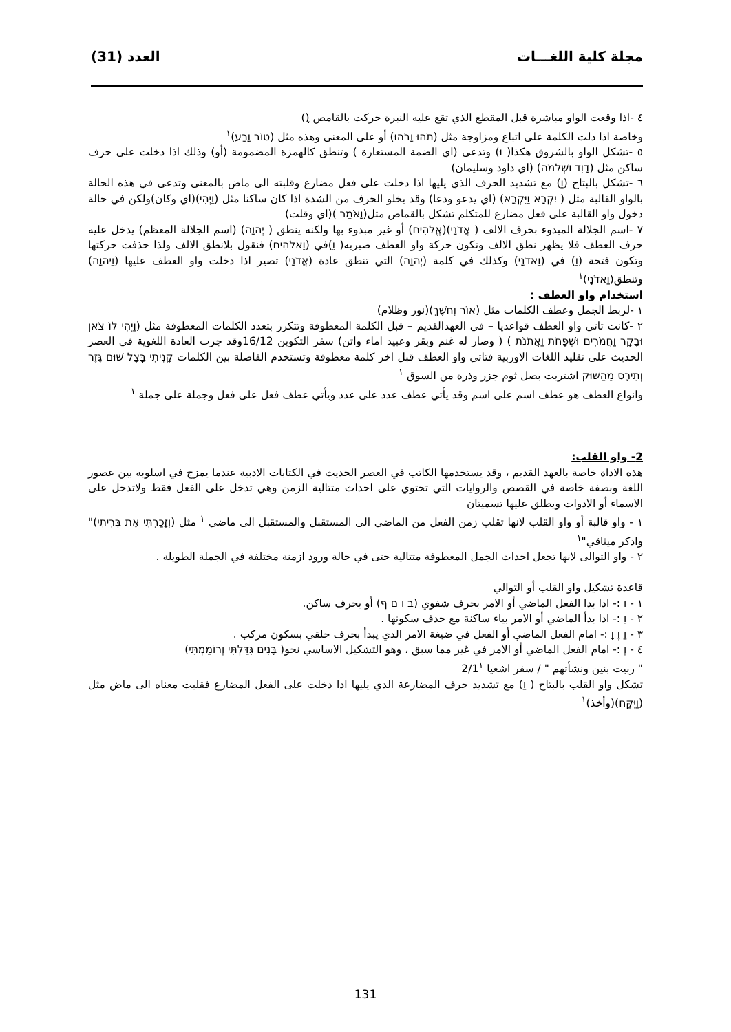مجلة كلية اللغـــات العدد (31)
٤ -اذا وقعت الواو مباشرة قبل المقطع الذي تقع عليه النبرة حركت بالقامص (ָ)
وخاصة اذا دلت الكلمة على اتباع ومزاوجة مثل (תֹהוּ וָבֹהוּ) أو على المعنى وهذه مثل (טוֹב וָרָע)<sup>١</sup>
٥ -تشكل الواو بالشروق هكذا( וּ) وتدعى (اي الضمة المستعارة ) وتنطق كالهمزة المضمومة (أو) وذلك اذا دخلت على حرف ساكن مثل (דָוִד וּשְׁלֹמֹה) (اي داود وسليمان)
٦ -تشكل بالبتاح (וַ) مع تشديد الحرف الذي يليها اذا دخلت على فعل مضارع وقلبته الى ماض بالمعنى وتدعى في هذه الحالة بالواو القالبة مثل ( יִקְרָא וַיִּקְרָא) (اي يدعو ودعا) وقد يخلو الحرف من الشدة اذا كان ساكنا مثل (וַיְהִי)(اي وكان)ولكن في حالة دخول واو القالبة على فعل مضارع للمتكلم تشكل بالقماص مثل(וָאֹמַר )(اي وقلت)
٧ -اسم الجلالة المبدوء بحرف الالف ( אֲדֹנָי)(אֱלֹהִים) أو غير مبدوء بها ولكنه ينطق ( יְהוָה) (اسم الجلالة المعظم) يدخل عليه حرف العطف فلا يظهر نطق الالف وتكون حركة واو العطف صيريه( וֵ)في (וֵאלֹהִים) فنقول بلانطق الالف ولذا حذفت حركتها وتكون فتحة (וַ) في (וַאדֹנָי) وكذلك في كلمة (יְהוָה) التي تنطق عادة (אֲדֹנָי) تصير اذا دخلت واو العطف عليها (וַיהוָה) وتنطق(וַאדֹנָי)<sup>١</sup>
استخدام واو العطف :
١ -لربط الجمل وعطف الكلمات مثل (אוֹר וְחֹשֶׁךְ)(نور وظلام)
٢ -كانت تاتي واو العطف قواعديا – في العهدالقديم – قبل الكلمة المعطوفة وتتكرر بتعدد الكلمات المعطوفة مثل (וַיְהִי לוֹ צֹאן וּבָקָר וַחֲמֹרִים וּשְׁפָחֹת וַאֲתֹנֹת ) ( وصار له غنم وبقر وعبيد اماء واتن) سفر التكوين 16/12وقد جرت العادة اللغوية في العصر الحديث على تقليد اللغات الاوربية فتاتي واو العطف قبل اخر كلمة معطوفة وتستخدم الفاصلة بين الكلمات קָנִיתִי בָּצָל שׁוּם גֶּזֶר וְתִירָס מֵהַשּׁוּק اشتريت بصل ثوم جزر وذرة من السوق <sup>١</sup>
وانواع العطف هو عطف اسم على اسم وقد يأتي عطف عدد على عدد ويأتي عطف فعل على فعل وجملة على جملة <sup>١</sup>
2- واو القلب:
هذه الاداة خاصة بالعهد القديم ، وقد يستخدمها الكاتب في العصر الحديث في الكتابات الادبية عندما يمزج في اسلوبه بين عصور اللغة وبصفة خاصة في القصص والروايات التي تحتوي على احداث متتالية الزمن وهي تدخل على الفعل فقط ولاتدخل على الاسماء أو الادوات ويطلق عليها تسميتان
١ - واو قالبة أو واو القلب لانها تقلب زمن الفعل من الماضي الى المستقبل والمستقبل الى ماضي <sup>١</sup> مثل (וְזָכַרְתִּי אֶת בְּרִיתִי)" واذكر ميثاقي"<sup>١</sup>
٢ - واو التوالى لانها تجعل احداث الجمل المعطوفة متتالية حتى في حالة ورود ازمنة مختلفة في الجملة الطويلة .
قاعدة تشكيل واو القلب أو التوالي
١ - וּ :- اذا بدا الفعل الماضي أو الامر بحرف شفوي (ב ו ם ף) أو بحرف ساكن.
٢ - וִ :- اذا بدأ الماضي أو الامر بياء ساكنة مع حذف سكونها .
٣ - וַ וֶ וָ :- امام الفعل الماضي أو الفعل في ضيغة الامر الذي يبدأ بحرف حلقي بسكون مركب .
٤ - וְ :- امام الفعل الماضي أو الامر في غير مما سبق ، وهو التشكيل الاساسي نحو( בָּנִים גִּדַּלְתִּי וְרוֹמַמְתִּי)
" ربيت بنين ونشأتهم " / سفر اشعيا 2/1<sup>١</sup>
تشكل واو القلب بالبتاح ( וַ) مع تشديد حرف المضارعة الذي يليها اذا دخلت على الفعل المضارع فقلبت معناه الى ماض مثل (וַיִּקַּח)(وأخذ)<sup>١</sup>
131